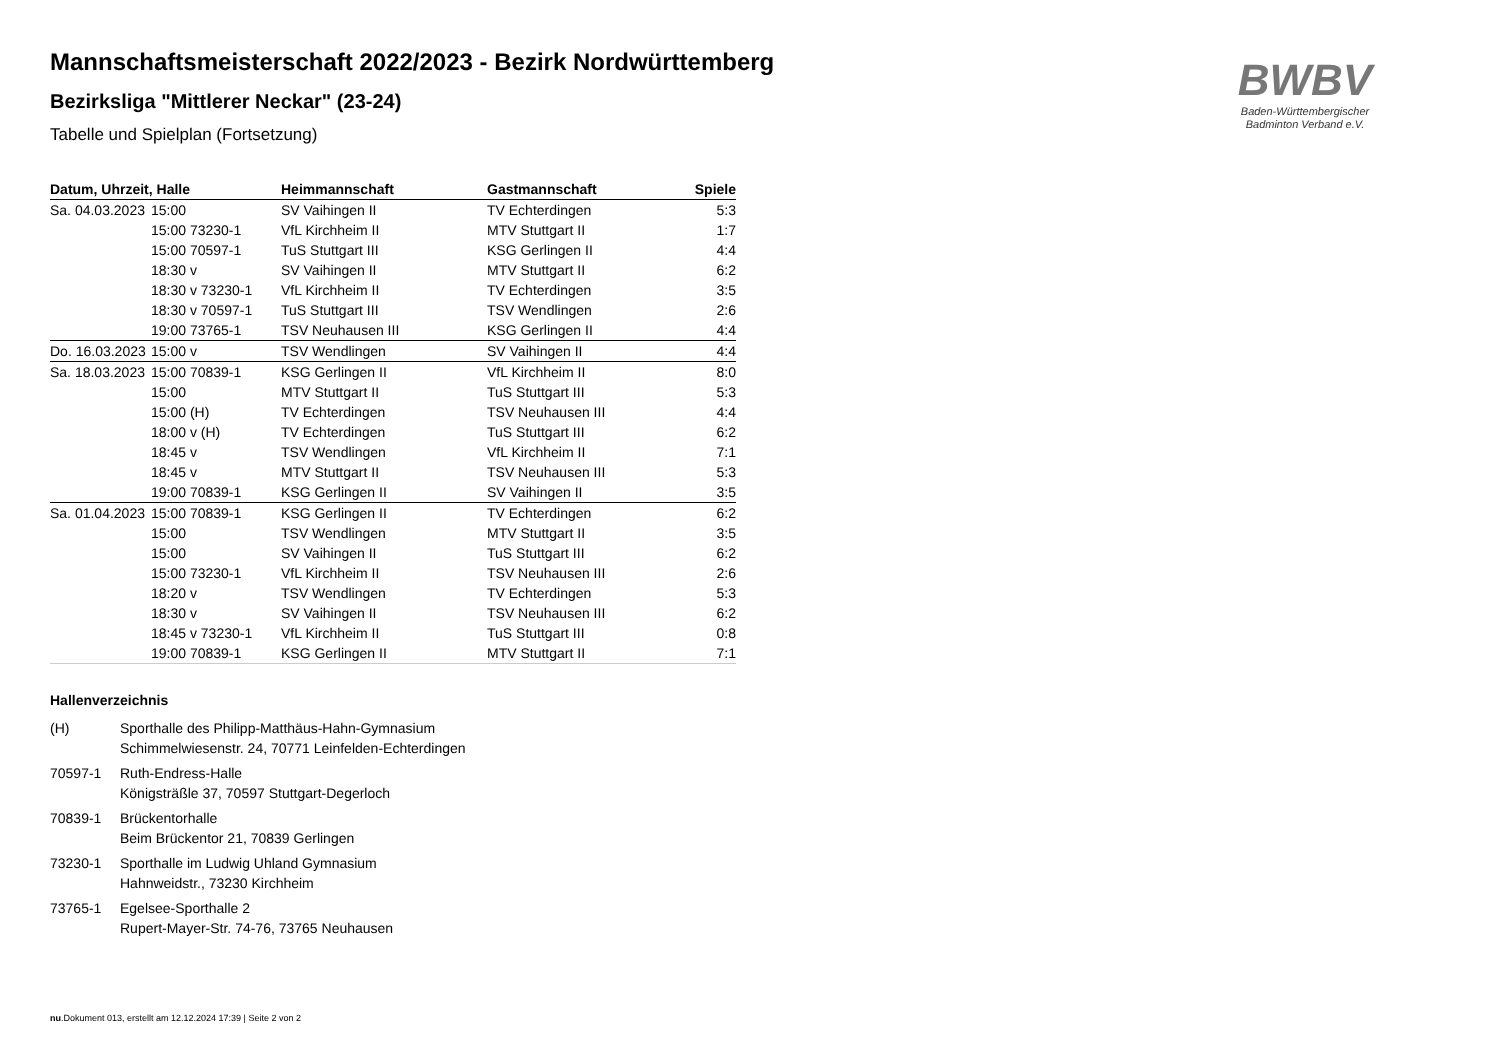BWBV
Baden-Württembergischer
Badminton Verband e.V.
Mannschaftsmeisterschaft 2022/2023 - Bezirk Nordwürttemberg
Bezirksliga "Mittlerer Neckar" (23-24)
Tabelle und Spielplan (Fortsetzung)
| Datum, Uhrzeit, Halle | | Heimmannschaft | Gastmannschaft | Spiele |
| --- | --- | --- | --- | --- |
| Sa. 04.03.2023 | 15:00 | SV Vaihingen II | TV Echterdingen | 5:3 |
| | 15:00 73230-1 | VfL Kirchheim II | MTV Stuttgart II | 1:7 |
| | 15:00 70597-1 | TuS Stuttgart III | KSG Gerlingen II | 4:4 |
| | 18:30 v | SV Vaihingen II | MTV Stuttgart II | 6:2 |
| | 18:30 v 73230-1 | VfL Kirchheim II | TV Echterdingen | 3:5 |
| | 18:30 v 70597-1 | TuS Stuttgart III | TSV Wendlingen | 2:6 |
| | 19:00 73765-1 | TSV Neuhausen III | KSG Gerlingen II | 4:4 |
| Do. 16.03.2023 | 15:00 v | TSV Wendlingen | SV Vaihingen II | 4:4 |
| Sa. 18.03.2023 | 15:00 70839-1 | KSG Gerlingen II | VfL Kirchheim II | 8:0 |
| | 15:00 | MTV Stuttgart II | TuS Stuttgart III | 5:3 |
| | 15:00 (H) | TV Echterdingen | TSV Neuhausen III | 4:4 |
| | 18:00 v (H) | TV Echterdingen | TuS Stuttgart III | 6:2 |
| | 18:45 v | TSV Wendlingen | VfL Kirchheim II | 7:1 |
| | 18:45 v | MTV Stuttgart II | TSV Neuhausen III | 5:3 |
| | 19:00 70839-1 | KSG Gerlingen II | SV Vaihingen II | 3:5 |
| Sa. 01.04.2023 | 15:00 70839-1 | KSG Gerlingen II | TV Echterdingen | 6:2 |
| | 15:00 | TSV Wendlingen | MTV Stuttgart II | 3:5 |
| | 15:00 | SV Vaihingen II | TuS Stuttgart III | 6:2 |
| | 15:00 73230-1 | VfL Kirchheim II | TSV Neuhausen III | 2:6 |
| | 18:20 v | TSV Wendlingen | TV Echterdingen | 5:3 |
| | 18:30 v | SV Vaihingen II | TSV Neuhausen III | 6:2 |
| | 18:45 v 73230-1 | VfL Kirchheim II | TuS Stuttgart III | 0:8 |
| | 19:00 70839-1 | KSG Gerlingen II | MTV Stuttgart II | 7:1 |
Hallenverzeichnis
(H) Sporthalle des Philipp-Matthäus-Hahn-Gymnasium
Schimmelwiesenstr. 24, 70771 Leinfelden-Echterdingen
70597-1 Ruth-Endress-Halle
Königsträßle 37, 70597 Stuttgart-Degerloch
70839-1 Brückentorhalle
Beim Brückentor 21, 70839 Gerlingen
73230-1 Sporthalle im Ludwig Uhland Gymnasium
Hahnweidstr., 73230 Kirchheim
73765-1 Egelsee-Sporthalle 2
Rupert-Mayer-Str. 74-76, 73765 Neuhausen
nu.Dokument 013, erstellt am 12.12.2024 17:39 | Seite 2 von 2